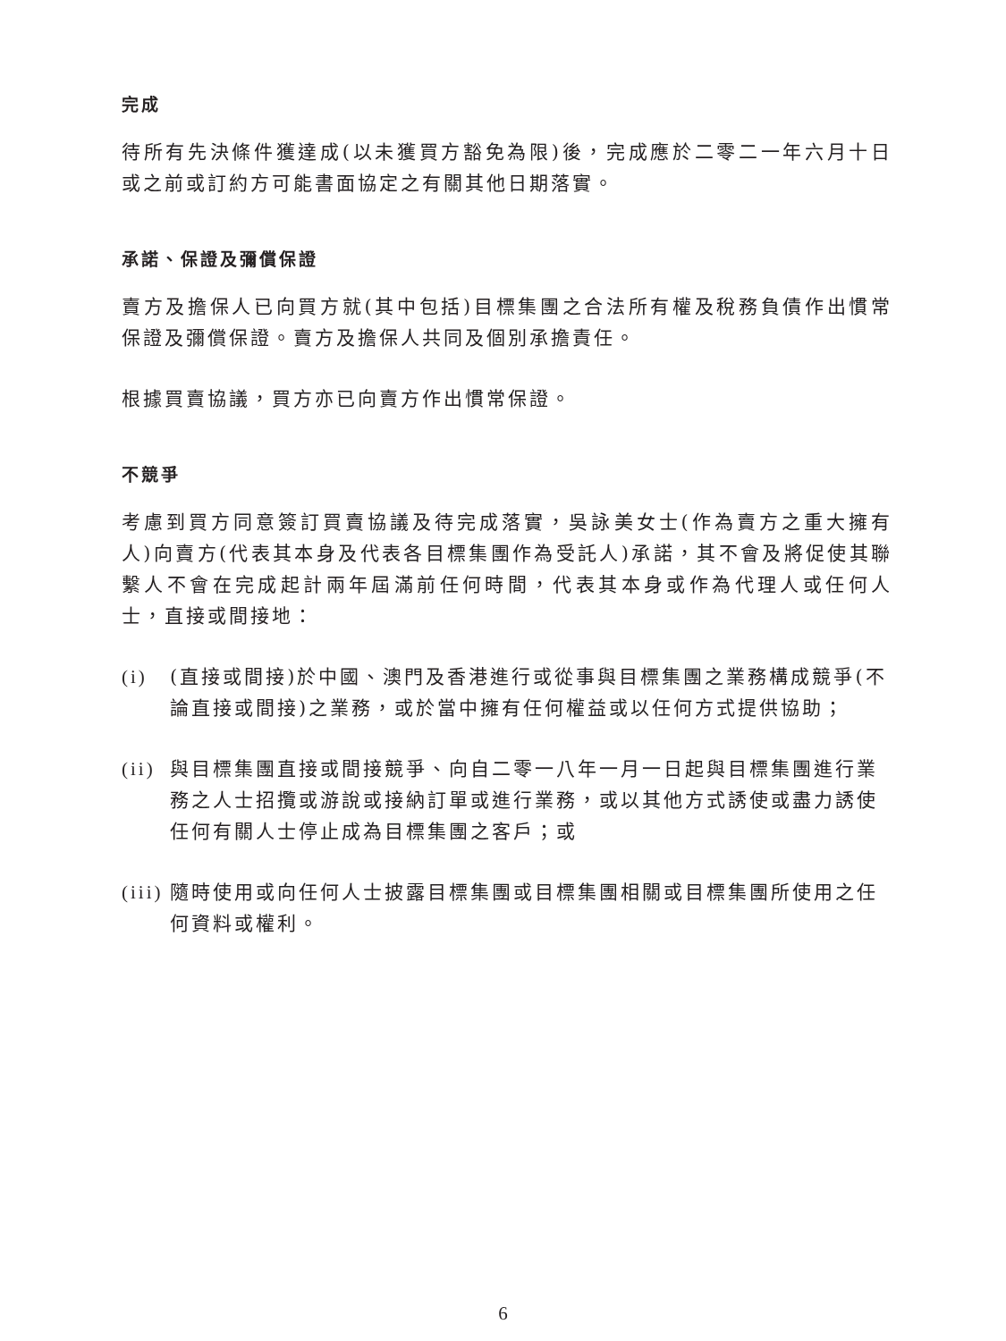完成
待所有先決條件獲達成(以未獲買方豁免為限)後，完成應於二零二一年六月十日或之前或訂約方可能書面協定之有關其他日期落實。
承諾、保證及彌償保證
賣方及擔保人已向買方就(其中包括)目標集團之合法所有權及稅務負債作出慣常保證及彌償保證。賣方及擔保人共同及個別承擔責任。
根據買賣協議，買方亦已向賣方作出慣常保證。
不競爭
考慮到買方同意簽訂買賣協議及待完成落實，吳詠美女士(作為賣方之重大擁有人)向賣方(代表其本身及代表各目標集團作為受託人)承諾，其不會及將促使其聯繫人不會在完成起計兩年屆滿前任何時間，代表其本身或作為代理人或任何人士，直接或間接地：
(i) (直接或間接)於中國、澳門及香港進行或從事與目標集團之業務構成競爭(不論直接或間接)之業務，或於當中擁有任何權益或以任何方式提供協助；
(ii) 與目標集團直接或間接競爭、向自二零一八年一月一日起與目標集團進行業務之人士招攬或游說或接納訂單或進行業務，或以其他方式誘使或盡力誘使任何有關人士停止成為目標集團之客戶；或
(iii) 隨時使用或向任何人士披露目標集團或目標集團相關或目標集團所使用之任何資料或權利。
6